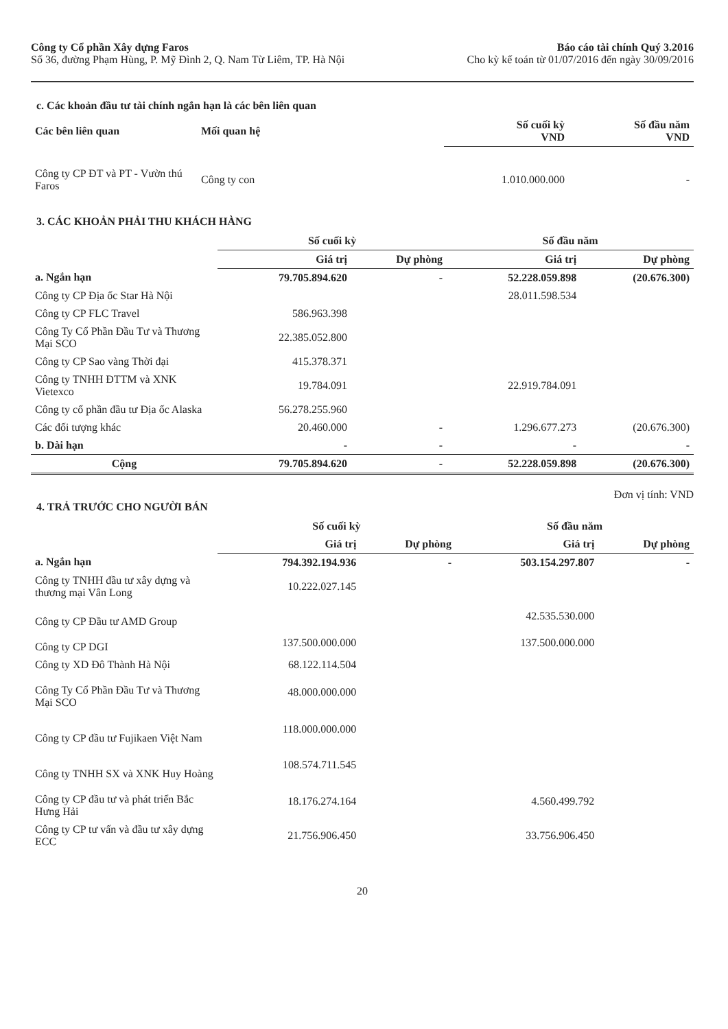Công ty Cổ phần Xây dựng Faros
Số 36, đường Phạm Hùng, P. Mỹ Đình 2, Q. Nam Từ Liêm, TP. Hà Nội
Báo cáo tài chính Quý 3.2016
Cho kỳ kế toán từ 01/07/2016 đến ngày 30/09/2016
c. Các khoản đầu tư tài chính ngắn hạn là các bên liên quan
| Các bên liên quan | Mối quan hệ | Số cuối kỳ VND | Số đầu năm VND |
| --- | --- | --- | --- |
| Công ty CP ĐT và PT - Vườn thú Faros | Công ty con | 1.010.000.000 | - |
3. CÁC KHOẢN PHẢI THU KHÁCH HÀNG
| | Số cuối kỳ | | Số đầu năm | |
| | Giá trị | Dự phòng | Giá trị | Dự phòng |
| a. Ngắn hạn | 79.705.894.620 | - | 52.228.059.898 | (20.676.300) |
| Công ty CP Địa ốc Star Hà Nội | | | 28.011.598.534 | |
| Công ty CP FLC Travel | 586.963.398 | | | |
| Công Ty Cổ Phần Đầu Tư và Thương Mại SCO | 22.385.052.800 | | | |
| Công ty CP Sao vàng Thời đại | 415.378.371 | | | |
| Công ty TNHH ĐTTM và XNK Vietexco | 19.784.091 | | 22.919.784.091 | |
| Công ty cổ phần đầu tư Địa ốc Alaska | 56.278.255.960 | | | |
| Các đối tượng khác | 20.460.000 | - | 1.296.677.273 | (20.676.300) |
| b. Dài hạn | - | - | - | - |
| Cộng | 79.705.894.620 | - | 52.228.059.898 | (20.676.300) |
Đơn vị tính: VND
4. TRẢ TRƯỚC CHO NGƯỜI BÁN
| | Số cuối kỳ | | Số đầu năm | |
| | Giá trị | Dự phòng | Giá trị | Dự phòng |
| a. Ngắn hạn | 794.392.194.936 | - | 503.154.297.807 | - |
| Công ty TNHH đầu tư xây dựng và thương mại Vân Long | 10.222.027.145 | | | |
| Công ty CP Đầu tư AMD Group | | | 42.535.530.000 | |
| Công ty CP DGI | 137.500.000.000 | | 137.500.000.000 | |
| Công ty XD Đô Thành Hà Nội | 68.122.114.504 | | | |
| Công Ty Cổ Phần Đầu Tư và Thương Mại SCO | 48.000.000.000 | | | |
| Công ty CP đầu tư Fujikaen Việt Nam | 118.000.000.000 | | | |
| Công ty TNHH SX và XNK Huy Hoàng | 108.574.711.545 | | | |
| Công ty CP đầu tư và phát triển Bắc Hưng Hải | 18.176.274.164 | | 4.560.499.792 | |
| Công ty CP tư vấn và đầu tư xây dựng ECC | 21.756.906.450 | | 33.756.906.450 | |
20